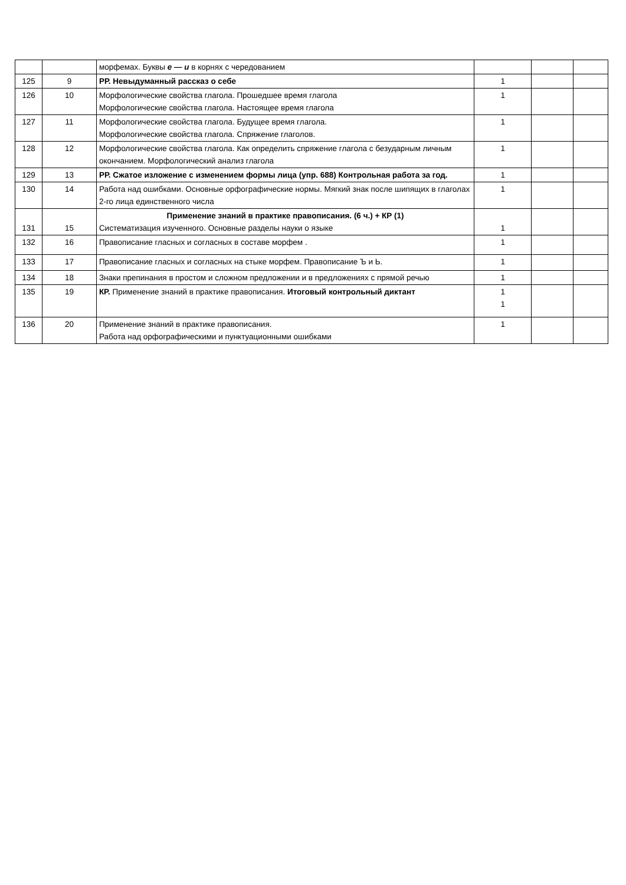| | | морфемах. Буквы е — и в корнях с чередованием | | | |
| 125 | 9 | РР. Невыдуманный рассказ о себе | 1 | | |
| 126 | 10 | Морфологические свойства глагола. Прошедшее время глагола Морфологические свойства глагола. Настоящее время глагола | 1 | | |
| 127 | 11 | Морфологические свойства глагола. Будущее время глагола. Морфологические свойства глагола. Спряжение глаголов. | 1 | | |
| 128 | 12 | Морфологические свойства глагола. Как определить спряжение глагола с безударным личным окончанием. Морфологический анализ глагола | 1 | | |
| 129 | 13 | РР. Сжатое изложение с изменением формы лица (упр. 688) Контрольная работа за год. | 1 | | |
| 130 | 14 | Работа над ошибками. Основные орфографические нормы. Мягкий знак после шипящих в глаголах 2-го лица единственного числа | 1 | | |
| 131 | 15 | Применение знаний в практике правописания. (6 ч.) + КР (1) Систематизация изученного. Основные разделы науки о языке | 1 | | |
| 132 | 16 | Правописание гласных и согласных в составе морфем . | 1 | | |
| 133 | 17 | Правописание гласных и согласных на стыке морфем. Правописание Ъ и Ь. | 1 | | |
| 134 | 18 | Знаки препинания в простом и сложном предложении и в предложениях с прямой речью | 1 | | |
| 135 | 19 | КР. Применение знаний в практике правописания. Итоговый контрольный диктант | 1 1 | | |
| 136 | 20 | Применение знаний в практике правописания. Работа над орфографическими и пунктуационными ошибками | 1 | | |